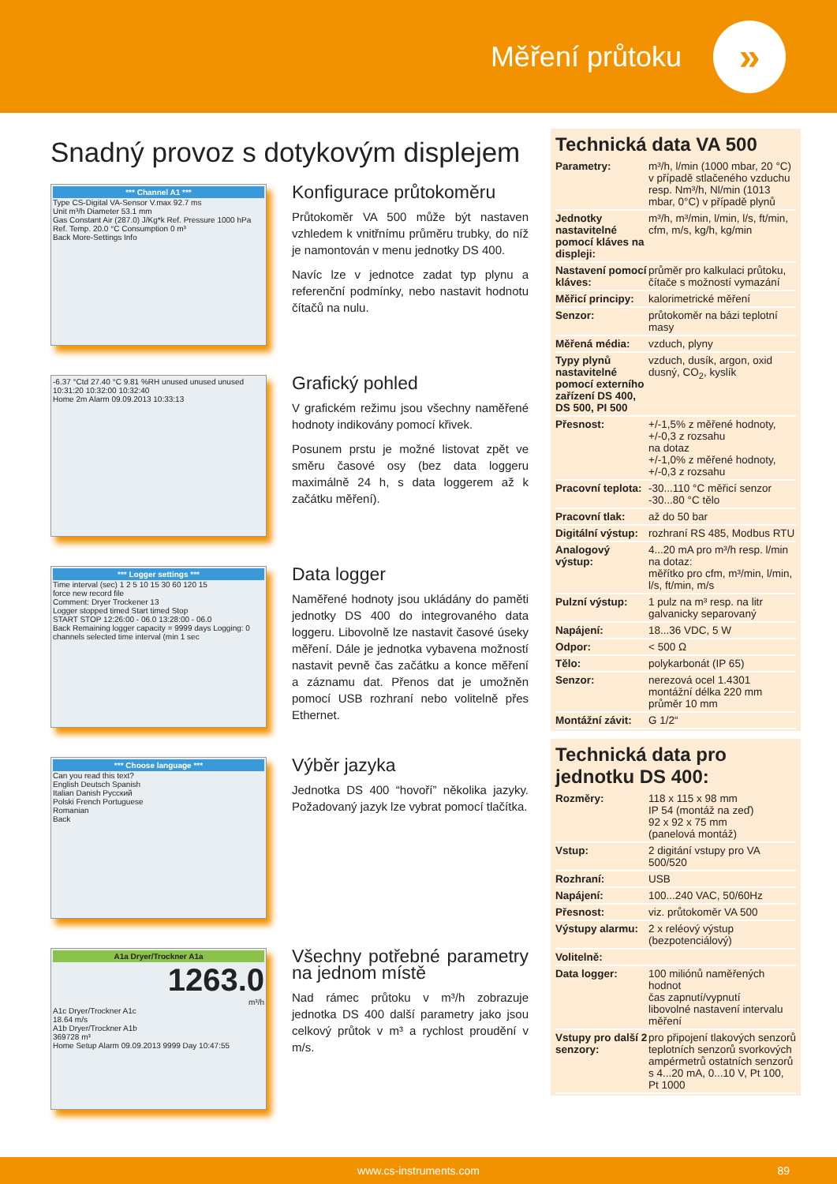Měření průtoku
»
Snadný provoz s dotykovým displejem
*** Channel A1 ***
Type CS-Digital VA-Sensor V.max 92.7 ms
Unit m³/h Diameter 53.1 mm
Gas Constant Air (287.0) J/Kg*k Ref. Pressure 1000 hPa
Ref. Temp. 20.0 °C Consumption 0 m³
Back More-Settings Info
Konfigurace průtokoměru
Průtokoměr VA 500 může být nastaven vzhledem k vnitřnímu průměru trubky, do níž je namontován v menu jednotky DS 400.
Navíc lze v jednotce zadat typ plynu a referenční podmínky, nebo nastavit hodnotu čítačů na nulu.
-6.37 °Ctd 27.40 °C 9.81 %RH unused unused unused
10:31:20 10:32:00 10:32:40
Home 2m Alarm 09.09.2013 10:33:13
Grafický pohled
V grafickém režimu jsou všechny naměřené hodnoty indikovány pomocí křivek.
Posunem prstu je možné listovat zpět ve směru časové osy (bez data loggeru maximálně 24 h, s data loggerem až k začátku měření).
*** Logger settings ***
Time interval (sec) 1 2 5 10 15 30 60 120 15
force new record file
Comment: Dryer Trockener 13
Logger stopped timed Start timed Stop
START STOP 12:26:00 - 06.0 13:28:00 - 06.0
Back Remaining logger capacity = 9999 days Logging: 0 channels selected time interval (min 1 sec
Data logger
Naměřené hodnoty jsou ukládány do paměti jednotky DS 400 do integrovaného data loggeru. Libovolně lze nastavit časové úseky měření. Dále je jednotka vybavena možností nastavit pevně čas začátku a konce měření a záznamu dat. Přenos dat je umožněn pomocí USB rozhraní nebo volitelně přes Ethernet.
*** Choose language ***
Can you read this text?
English Deutsch Spanish
Italian Danish Pyccкий
Polski French Portuguese
Romanian
Back
Výběr jazyka
Jednotka DS 400 “hovoří” několika jazyky. Požadovaný jazyk lze vybrat pomocí tlačítka.
A1a Dryer/Trockner A1a
1263.0
m³/h
A1c Dryer/Trockner A1c
18.64 m/s
A1b Dryer/Trockner A1b
369728 m³
Home Setup Alarm 09.09.2013 9999 Day 10:47:55
Všechny potřebné parametry na jednom místě
Nad rámec průtoku v m³/h zobrazuje jednotka DS 400 další parametry jako jsou celkový průtok v m³ a rychlost proudění v m/s.
Technická data VA 500
| Parametry: | m³/h, l/min (1000 mbar, 20 °C) v případě stlačeného vzduchu resp. Nm³/h, Nl/min (1013 mbar, 0°C) v případě plynů |
| Jednotky nastavitelné pomocí kláves na displeji: | m³/h, m³/min, l/min, l/s, ft/min, cfm, m/s, kg/h, kg/min |
| Nastavení pomocí kláves: | průměr pro kalkulaci průtoku, čítače s možností vymazání |
| Měřicí principy: | kalorimetrické měření |
| Senzor: | průtokoměr na bázi teplotní masy |
| Měřená média: | vzduch, plyny |
| Typy plynů nastavitelné pomocí externího zařízení DS 400, DS 500, PI 500 | vzduch, dusík, argon, oxid dusný, CO<sub>2</sub>, kyslík |
| Přesnost: | +/-1,5% z měřené hodnoty, +/-0,3 z rozsahu na dotaz +/-1,0% z měřené hodnoty, +/-0,3 z rozsahu |
| Pracovní teplota: | -30...110 °C měřicí senzor -30...80 °C tělo |
| Pracovní tlak: | až do 50 bar |
| Digitální výstup: | rozhraní RS 485, Modbus RTU |
| Analogový výstup: | 4...20 mA pro m³/h resp. l/min na dotaz: měřítko pro cfm, m³/min, l/min, l/s, ft/min, m/s |
| Pulzní výstup: | 1 pulz na m³ resp. na litr galvanicky separovaný |
| Napájení: | 18...36 VDC, 5 W |
| Odpor: | < 500 Ω |
| Tělo: | polykarbonát (IP 65) |
| Senzor: | nerezová ocel 1.4301 montážní délka 220 mm průměr 10 mm |
| Montážní závit: | G 1/2“ |
Technická data pro jednotku DS 400:
| Rozměry: | 118 x 115 x 98 mm IP 54 (montáž na zeď) 92 x 92 x 75 mm (panelová montáž) |
| Vstup: | 2 digitání vstupy pro VA 500/520 |
| Rozhraní: | USB |
| Napájení: | 100...240 VAC, 50/60Hz |
| Přesnost: | viz. průtokoměr VA 500 |
| Výstupy alarmu: | 2 x reléový výstup (bezpotenciálový) |
| Volitelně: | |
| Data logger: | 100 miliónů naměřených hodnot čas zapnutí/vypnutí libovolné nastavení intervalu měření |
| Vstupy pro další 2 senzory: | pro připojení tlakových senzorů teplotních senzorů svorkových ampérmetrů ostatních senzorů s 4...20 mA, 0...10 V, Pt 100, Pt 1000 |
www.cs-instruments.com 89